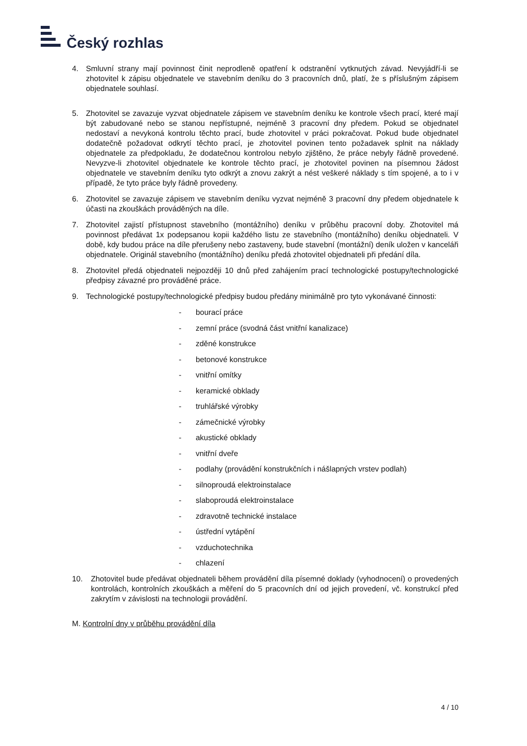Český rozhlas
4. Smluvní strany mají povinnost činit neprodleně opatření k odstranění vytknutých závad. Nevyjádří-li se zhotovitel k zápisu objednatele ve stavebním deníku do 3 pracovních dnů, platí, že s příslušným zápisem objednatele souhlasí.
5. Zhotovitel se zavazuje vyzvat objednatele zápisem ve stavebním deníku ke kontrole všech prací, které mají být zabudované nebo se stanou nepřístupné, nejméně 3 pracovní dny předem. Pokud se objednatel nedostaví a nevykoná kontrolu těchto prací, bude zhotovitel v práci pokračovat. Pokud bude objednatel dodatečně požadovat odkrytí těchto prací, je zhotovitel povinen tento požadavek splnit na náklady objednatele za předpokladu, že dodatečnou kontrolou nebylo zjištěno, že práce nebyly řádně provedené. Nevyzve-li zhotovitel objednatele ke kontrole těchto prací, je zhotovitel povinen na písemnou žádost objednatele ve stavebním deníku tyto odkrýt a znovu zakrýt a nést veškeré náklady s tím spojené, a to i v případě, že tyto práce byly řádně provedeny.
6. Zhotovitel se zavazuje zápisem ve stavebním deníku vyzvat nejméně 3 pracovní dny předem objednatele k účasti na zkouškách prováděných na díle.
7. Zhotovitel zajistí přístupnost stavebního (montážního) deníku v průběhu pracovní doby. Zhotovitel má povinnost předávat 1x podepsanou kopii každého listu ze stavebního (montážního) deníku objednateli. V době, kdy budou práce na díle přerušeny nebo zastaveny, bude stavební (montážní) deník uložen v kanceláři objednatele. Originál stavebního (montážního) deníku předá zhotovitel objednateli při předání díla.
8. Zhotovitel předá objednateli nejpozději 10 dnů před zahájením prací technologické postupy/technologické předpisy závazné pro prováděné práce.
9. Technologické postupy/technologické předpisy budou předány minimálně pro tyto vykonávané činnosti:
- bourací práce
- zemní práce (svodná část vnitřní kanalizace)
- zděné konstrukce
- betonové konstrukce
- vnitřní omítky
- keramické obklady
- truhlářské výrobky
- zámečnické výrobky
- akustické obklady
- vnitřní dveře
- podlahy (provádění konstrukčních i nášlapných vrstev podlah)
- silnoproudá elektroinstalace
- slaboproudá elektroinstalace
- zdravotně technické instalace
- ústřední vytápění
- vzduchotechnika
- chlazení
10. Zhotovitel bude předávat objednateli během provádění díla písemné doklady (vyhodnocení) o provedených kontrolách, kontrolních zkouškách a měření do 5 pracovních dní od jejich provedení, vč. konstrukcí před zakrytím v závislosti na technologii provádění.
M. Kontrolní dny v průběhu provádění díla
4 / 10